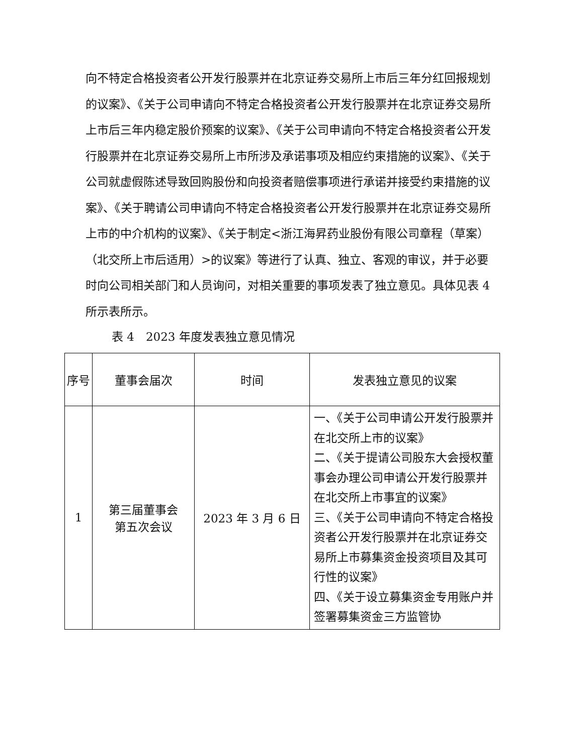向不特定合格投资者公开发行股票并在北京证券交易所上市后三年分红回报规划的议案》、《关于公司申请向不特定合格投资者公开发行股票并在北京证券交易所上市后三年内稳定股价预案的议案》、《关于公司申请向不特定合格投资者公开发行股票并在北京证券交易所上市所涉及承诺事项及相应约束措施的议案》、《关于公司就虚假陈述导致回购股份和向投资者赔偿事项进行承诺并接受约束措施的议案》、《关于聘请公司申请向不特定合格投资者公开发行股票并在北京证券交易所上市的中介机构的议案》、《关于制定<浙江海昇药业股份有限公司章程（草案）（北交所上市后适用）>的议案》等进行了认真、独立、客观的审议，并于必要时向公司相关部门和人员询问，对相关重要的事项发表了独立意见。具体见表 4 所示表所示。
表 4　2023 年度发表独立意见情况
| 序号 | 董事会届次 | 时间 | 发表独立意见的议案 |
| --- | --- | --- | --- |
| 1 | 第三届董事会 第五次会议 | 2023 年 3 月 6 日 | 一、《关于公司申请公开发行股票并在北交所上市的议案》 二、《关于提请公司股东大会授权董事会办理公司申请公开发行股票并在北交所上市事宜的议案》 三、《关于公司申请向不特定合格投资者公开发行股票并在北京证券交易所上市募集资金投资项目及其可行性的议案》 四、《关于设立募集资金专用账户并签署募集资金三方监管协 |